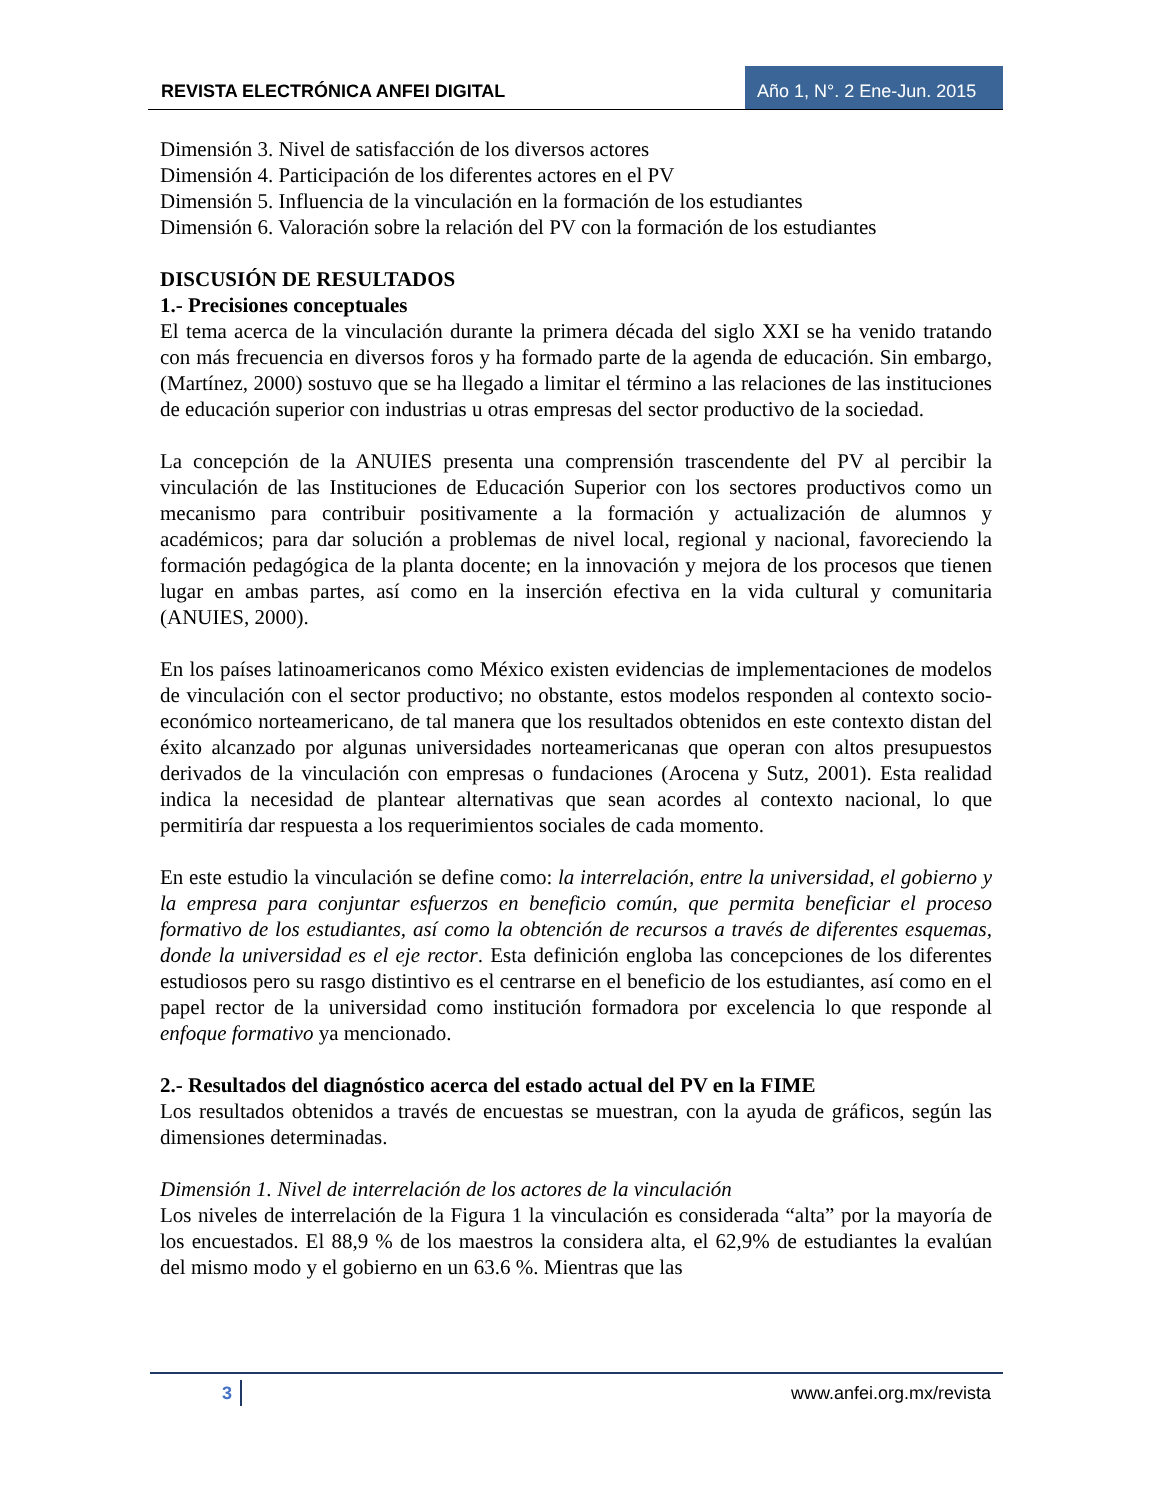REVISTA ELECTRÓNICA ANFEI DIGITAL
Año 1, N°. 2 Ene-Jun. 2015
Dimensión 3. Nivel de satisfacción de los diversos actores
Dimensión 4. Participación de los diferentes actores en el PV
Dimensión 5. Influencia de la vinculación en la formación de los estudiantes
Dimensión 6. Valoración sobre la relación del PV con la formación de los estudiantes
DISCUSIÓN DE RESULTADOS
1.- Precisiones conceptuales
El tema acerca de la vinculación durante la primera década del siglo XXI se ha venido tratando con más frecuencia en diversos foros y ha formado parte de la agenda de educación. Sin embargo, (Martínez, 2000) sostuvo que se ha llegado a limitar el término a las relaciones de las instituciones de educación superior con industrias u otras empresas del sector productivo de la sociedad.
La concepción de la ANUIES presenta una comprensión trascendente del PV al percibir la vinculación de las Instituciones de Educación Superior con los sectores productivos como un mecanismo para contribuir positivamente a la formación y actualización de alumnos y académicos; para dar solución a problemas de nivel local, regional y nacional, favoreciendo la formación pedagógica de la planta docente; en la innovación y mejora de los procesos que tienen lugar en ambas partes, así como en la inserción efectiva en la vida cultural y comunitaria (ANUIES, 2000).
En los países latinoamericanos como México existen evidencias de implementaciones de modelos de vinculación con el sector productivo; no obstante, estos modelos responden al contexto socio-económico norteamericano, de tal manera que los resultados obtenidos en este contexto distan del éxito alcanzado por algunas universidades norteamericanas que operan con altos presupuestos derivados de la vinculación con empresas o fundaciones (Arocena y Sutz, 2001). Esta realidad indica la necesidad de plantear alternativas que sean acordes al contexto nacional, lo que permitiría dar respuesta a los requerimientos sociales de cada momento.
En este estudio la vinculación se define como: la interrelación, entre la universidad, el gobierno y la empresa para conjuntar esfuerzos en beneficio común, que permita beneficiar el proceso formativo de los estudiantes, así como la obtención de recursos a través de diferentes esquemas, donde la universidad es el eje rector. Esta definición engloba las concepciones de los diferentes estudiosos pero su rasgo distintivo es el centrarse en el beneficio de los estudiantes, así como en el papel rector de la universidad como institución formadora por excelencia lo que responde al enfoque formativo ya mencionado.
2.- Resultados del diagnóstico acerca del estado actual del PV en la FIME
Los resultados obtenidos a través de encuestas se muestran, con la ayuda de gráficos, según las dimensiones determinadas.
Dimensión 1. Nivel de interrelación de los actores de la vinculación
Los niveles de interrelación de la Figura 1 la vinculación es considerada “alta” por la mayoría de los encuestados. El 88,9 % de los maestros la considera alta, el 62,9% de estudiantes la evalúan del mismo modo y el gobierno en un 63.6 %. Mientras que las
3 www.anfei.org.mx/revista